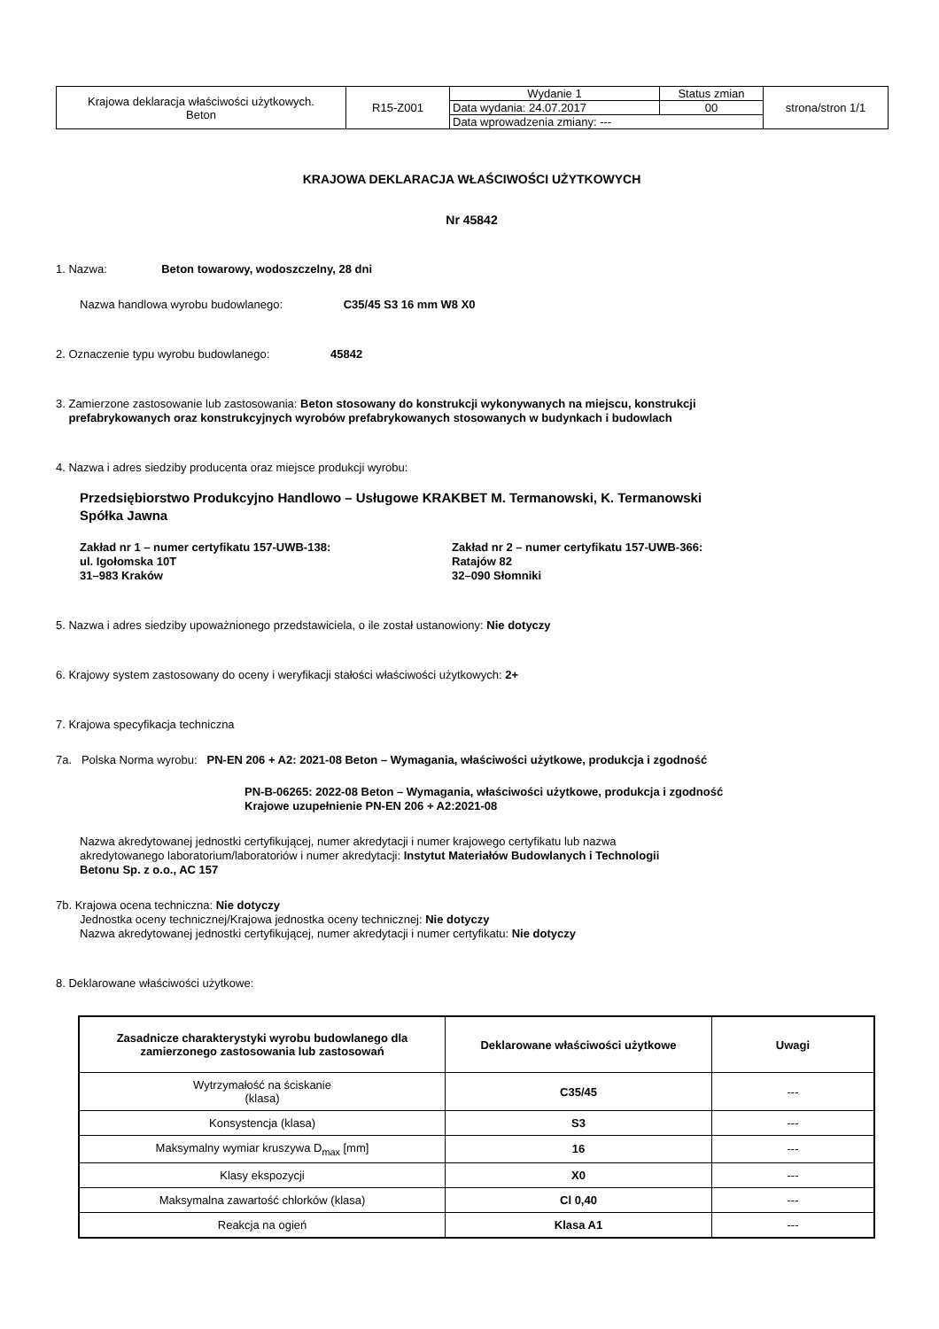| Krajowa deklaracja właściwości użytkowych. Beton | R15-Z001 | Wydanie 1 | Status zmian | strona/stron 1/1 |
| | | Data wydania: 24.07.2017 | 00 | |
| | | Data wprowadzenia zmiany: --- | | |
KRAJOWA DEKLARACJA WŁAŚCIWOŚCI UŻYTKOWYCH
Nr 45842
1. Nazwa: Beton towarowy, wodoszczelny, 28 dni
Nazwa handlowa wyrobu budowlanego: C35/45 S3 16 mm W8 X0
2. Oznaczenie typu wyrobu budowlanego: 45842
3. Zamierzone zastosowanie lub zastosowania: Beton stosowany do konstrukcji wykonywanych na miejscu, konstrukcji
prefabrykowanych oraz konstrukcyjnych wyrobów prefabrykowanych stosowanych w budynkach i budowlach
4. Nazwa i adres siedziby producenta oraz miejsce produkcji wyrobu:
Przedsiębiorstwo Produkcyjno Handlowo – Usługowe KRAKBET M. Termanowski, K. Termanowski
Spółka Jawna
Zakład nr 1 – numer certyfikatu 157-UWB-138:
ul. Igołomska 10T
31–983 Kraków
Zakład nr 2 – numer certyfikatu 157-UWB-366:
Ratajów 82
32–090 Słomniki
5. Nazwa i adres siedziby upoważnionego przedstawiciela, o ile został ustanowiony: Nie dotyczy
6. Krajowy system zastosowany do oceny i weryfikacji stałości właściwości użytkowych: 2+
7. Krajowa specyfikacja techniczna
7a. Polska Norma wyrobu: PN-EN 206 + A2: 2021-08 Beton – Wymagania, właściwości użytkowe, produkcja i zgodność
PN-B-06265: 2022-08 Beton – Wymagania, właściwości użytkowe, produkcja i zgodność
Krajowe uzupełnienie PN-EN 206 + A2:2021-08
Nazwa akredytowanej jednostki certyfikującej, numer akredytacji i numer krajowego certyfikatu lub nazwa
akredytowanego laboratorium/laboratoriów i numer akredytacji: Instytut Materiałów Budowlanych i Technologii
Betonu Sp. z o.o., AC 157
7b. Krajowa ocena techniczna: Nie dotyczy
Jednostka oceny technicznej/Krajowa jednostka oceny technicznej: Nie dotyczy
Nazwa akredytowanej jednostki certyfikującej, numer akredytacji i numer certyfikatu: Nie dotyczy
8. Deklarowane właściwości użytkowe:
| Zasadnicze charakterystyki wyrobu budowlanego dla zamierzonego zastosowania lub zastosowań | Deklarowane właściwości użytkowe | Uwagi |
| --- | --- | --- |
| Wytrzymałość na ściskanie (klasa) | C35/45 | --- |
| Konsystencja (klasa) | S3 | --- |
| Maksymalny wymiar kruszywa D<sub>max</sub> [mm] | 16 | --- |
| Klasy ekspozycji | X0 | --- |
| Maksymalna zawartość chlorków (klasa) | Cl 0,40 | --- |
| Reakcja na ogień | Klasa A1 | --- |